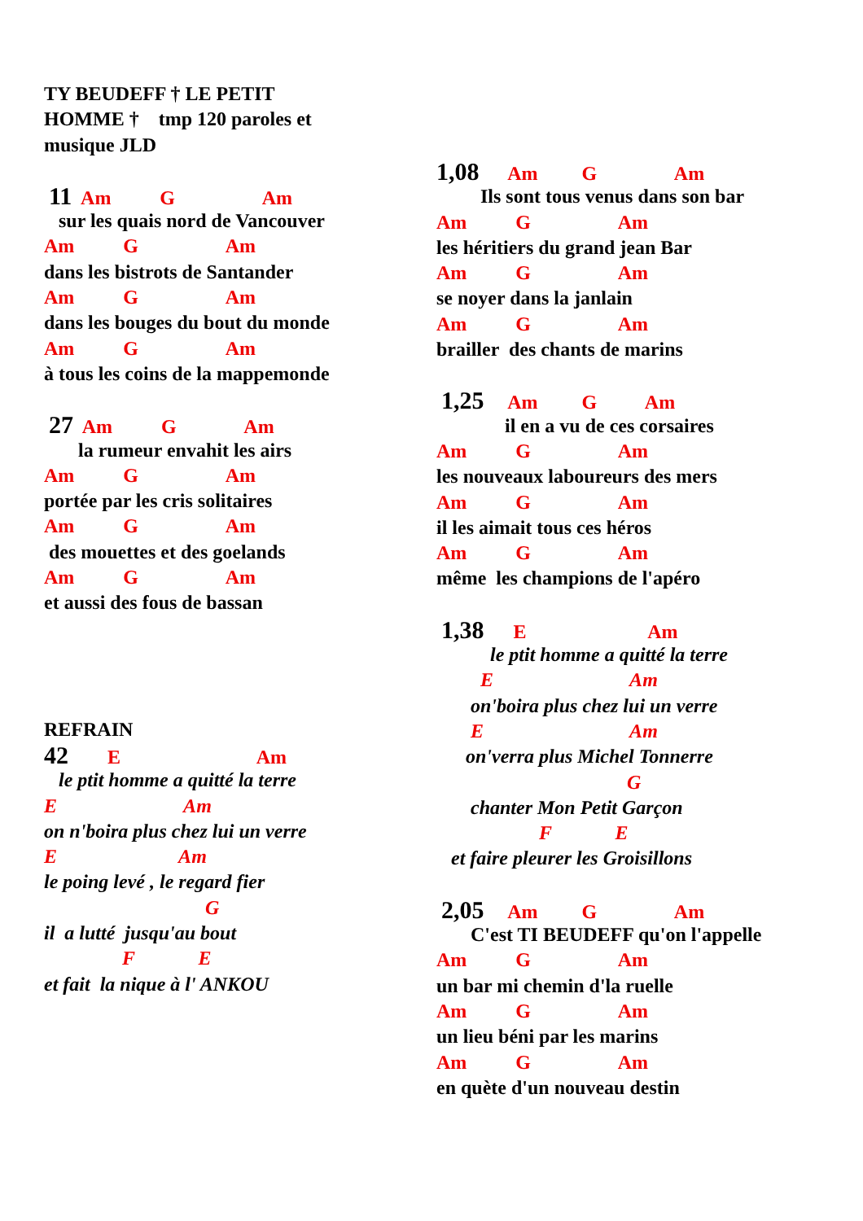TY BEUDEFF † LE PETIT
HOMME † tmp 120 paroles et
musique JLD
11 Am G Am
sur les quais nord de Vancouver
Am G Am
dans les bistrots de Santander
Am G Am
dans les bouges du bout du monde
Am G Am
à tous les coins de la mappemonde
27 Am G Am
la rumeur envahit les airs
Am G Am
portée par les cris solitaires
Am G Am
des mouettes et des goelands
Am G Am
et aussi des fous de bassan
REFRAIN
42 E Am
le ptit homme a quitté la terre
E Am
on n'boira plus chez lui un verre
E Am
le poing levé , le regard fier
G
il a lutté jusqu'au bout
F E
et fait la nique à l' ANKOU
1,08 Am G Am
Ils sont tous venus dans son bar
Am G Am
les héritiers du grand jean Bar
Am G Am
se noyer dans la janlain
Am G Am
brailler des chants de marins
1,25 Am G Am
il en a vu de ces corsaires
Am G Am
les nouveaux laboureurs des mers
Am G Am
il les aimait tous ces héros
Am G Am
même les champions de l'apéro
1,38 E Am
le ptit homme a quitté la terre
E Am
on'boira plus chez lui un verre
E Am
on'verra plus Michel Tonnerre
G
chanter Mon Petit Garçon
F E
et faire pleurer les Groisillons
2,05 Am G Am
C'est TI BEUDEFF qu'on l'appelle
Am G Am
un bar mi chemin d'la ruelle
Am G Am
un lieu béni par les marins
Am G Am
en quète d'un nouveau destin